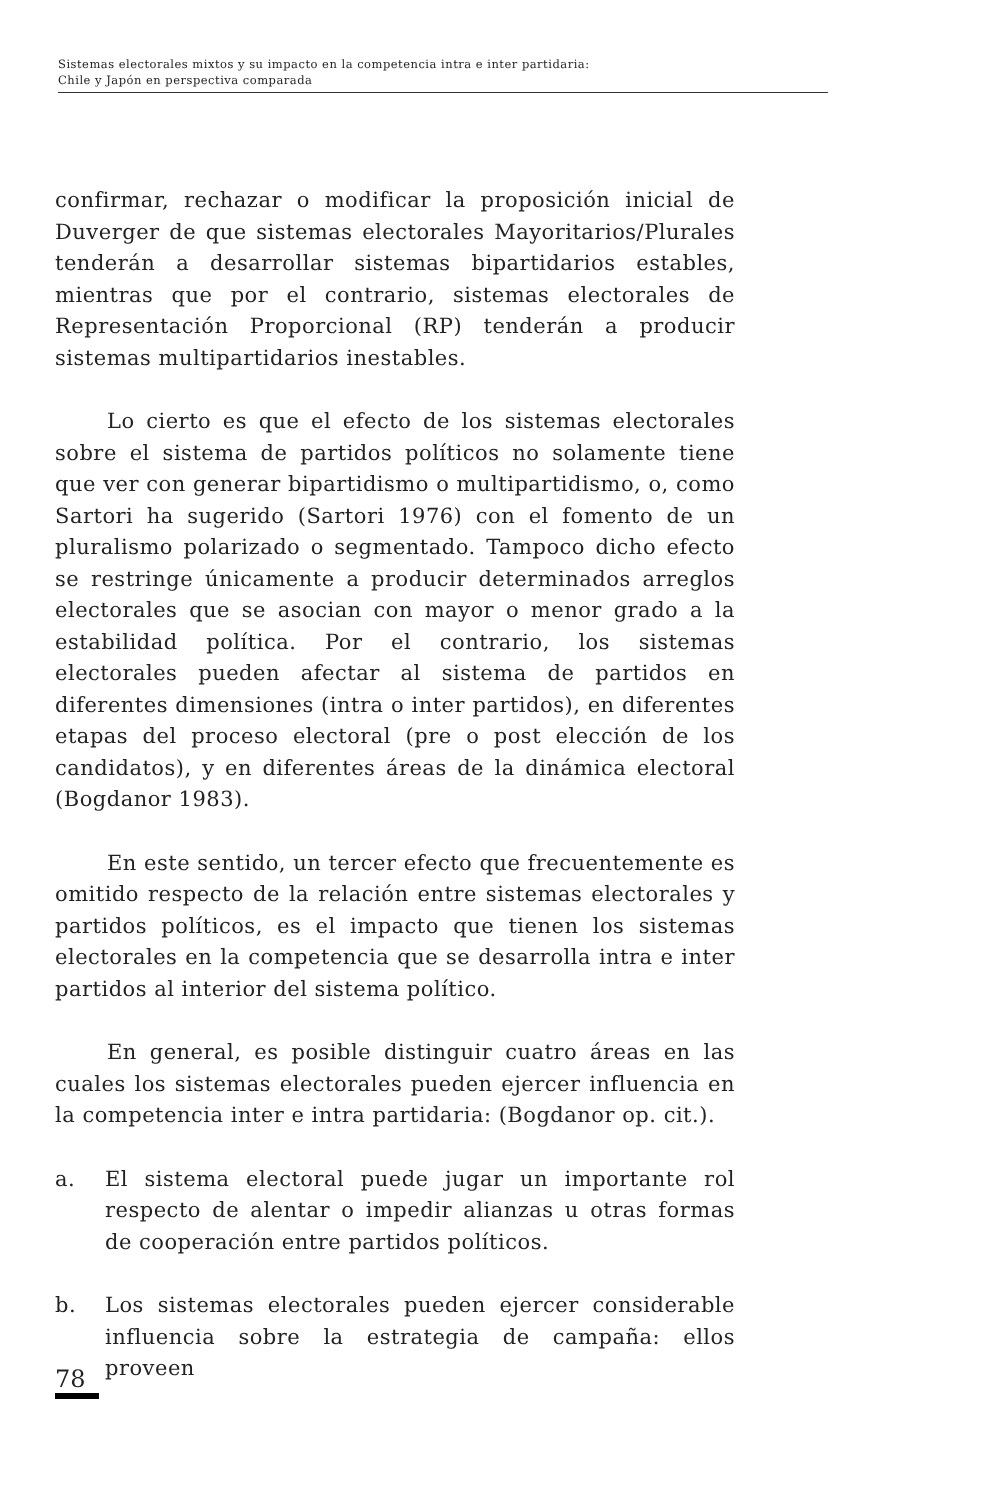Sistemas electorales mixtos y su impacto en la competencia intra e inter partidaria:
Chile y Japón en perspectiva comparada
confirmar, rechazar o modificar la proposición inicial de Duverger de que sistemas electorales Mayoritarios/Plurales tenderán a desarrollar sistemas bipartidarios estables, mientras que por el contrario, sistemas electorales de Representación Proporcional (RP) tenderán a producir sistemas multipartidarios inestables.
Lo cierto es que el efecto de los sistemas electorales sobre el sistema de partidos políticos no solamente tiene que ver con generar bipartidismo o multipartidismo, o, como Sartori ha sugerido (Sartori 1976) con el fomento de un pluralismo polarizado o segmentado. Tampoco dicho efecto se restringe únicamente a producir determinados arreglos electorales que se asocian con mayor o menor grado a la estabilidad política. Por el contrario, los sistemas electorales pueden afectar al sistema de partidos en diferentes dimensiones (intra o inter partidos), en diferentes etapas del proceso electoral (pre o post elección de los candidatos), y en diferentes áreas de la dinámica electoral (Bogdanor 1983).
En este sentido, un tercer efecto que frecuentemente es omitido respecto de la relación entre sistemas electorales y partidos políticos, es el impacto que tienen los sistemas electorales en la competencia que se desarrolla intra e inter partidos al interior del sistema político.
En general, es posible distinguir cuatro áreas en las cuales los sistemas electorales pueden ejercer influencia en la competencia inter e intra partidaria: (Bogdanor op. cit.).
a. El sistema electoral puede jugar un importante rol respecto de alentar o impedir alianzas u otras formas de cooperación entre partidos políticos.
b. Los sistemas electorales pueden ejercer considerable influencia sobre la estrategia de campaña: ellos proveen
78